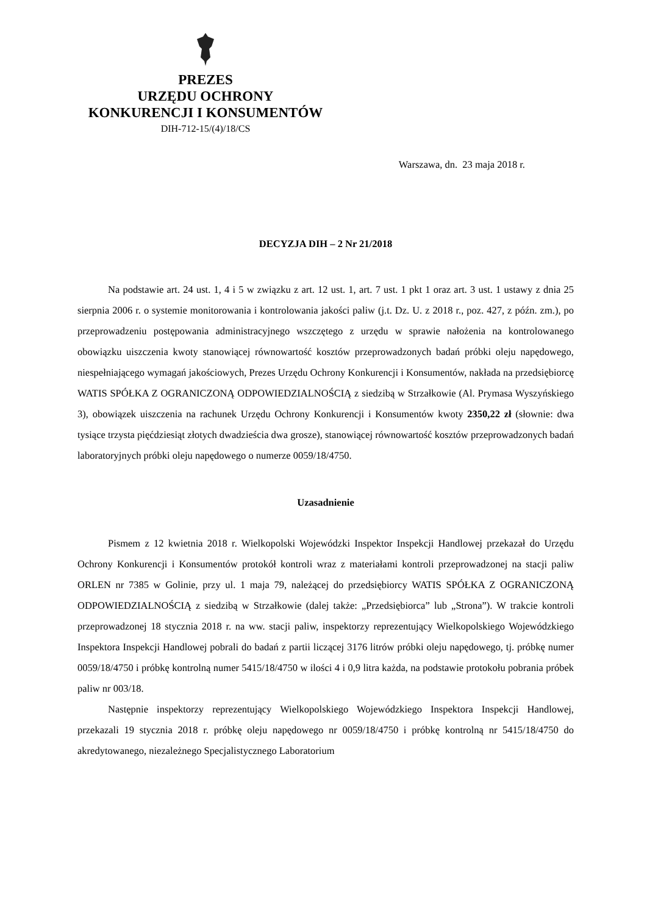PREZES
URZĘDU OCHRONY
KONKURENCJI I KONSUMENTÓW
DIH-712-15/(4)/18/CS
Warszawa, dn. 23 maja 2018 r.
DECYZJA DIH – 2 Nr 21/2018
Na podstawie art. 24 ust. 1, 4 i 5 w związku z art. 12 ust. 1, art. 7 ust. 1 pkt 1 oraz art. 3 ust. 1 ustawy z dnia 25 sierpnia 2006 r. o systemie monitorowania i kontrolowania jakości paliw (j.t. Dz. U. z 2018 r., poz. 427, z późn. zm.), po przeprowadzeniu postępowania administracyjnego wszczętego z urzędu w sprawie nałożenia na kontrolowanego obowiązku uiszczenia kwoty stanowiącej równowartość kosztów przeprowadzonych badań próbki oleju napędowego, niespełniającego wymagań jakościowych, Prezes Urzędu Ochrony Konkurencji i Konsumentów, nakłada na przedsiębiorcę WATIS SPÓŁKA Z OGRANICZONĄ ODPOWIEDZIALNOŚCIĄ z siedzibą w Strzałkowie (Al. Prymasa Wyszyńskiego 3), obowiązek uiszczenia na rachunek Urzędu Ochrony Konkurencji i Konsumentów kwoty 2350,22 zł (słownie: dwa tysiące trzysta pięćdziesiąt złotych dwadzieścia dwa grosze), stanowiącej równowartość kosztów przeprowadzonych badań laboratoryjnych próbki oleju napędowego o numerze 0059/18/4750.
Uzasadnienie
Pismem z 12 kwietnia 2018 r. Wielkopolski Wojewódzki Inspektor Inspekcji Handlowej przekazał do Urzędu Ochrony Konkurencji i Konsumentów protokół kontroli wraz z materiałami kontroli przeprowadzonej na stacji paliw ORLEN nr 7385 w Golinie, przy ul. 1 maja 79, należącej do przedsiębiorcy WATIS SPÓŁKA Z OGRANICZONĄ ODPOWIEDZIALNOŚCIĄ z siedzibą w Strzałkowie (dalej także: „Przedsiębiorca” lub „Strona”). W trakcie kontroli przeprowadzonej 18 stycznia 2018 r. na ww. stacji paliw, inspektorzy reprezentujący Wielkopolskiego Wojewódzkiego Inspektora Inspekcji Handlowej pobrali do badań z partii liczącej 3176 litrów próbki oleju napędowego, tj. próbkę numer 0059/18/4750 i próbkę kontrolną numer 5415/18/4750 w ilości 4 i 0,9 litra każda, na podstawie protokołu pobrania próbek paliw nr 003/18.
Następnie inspektorzy reprezentujący Wielkopolskiego Wojewódzkiego Inspektora Inspekcji Handlowej, przekazali 19 stycznia 2018 r. próbkę oleju napędowego nr 0059/18/4750 i próbkę kontrolną nr 5415/18/4750 do akredytowanego, niezależnego Specjalistycznego Laboratorium